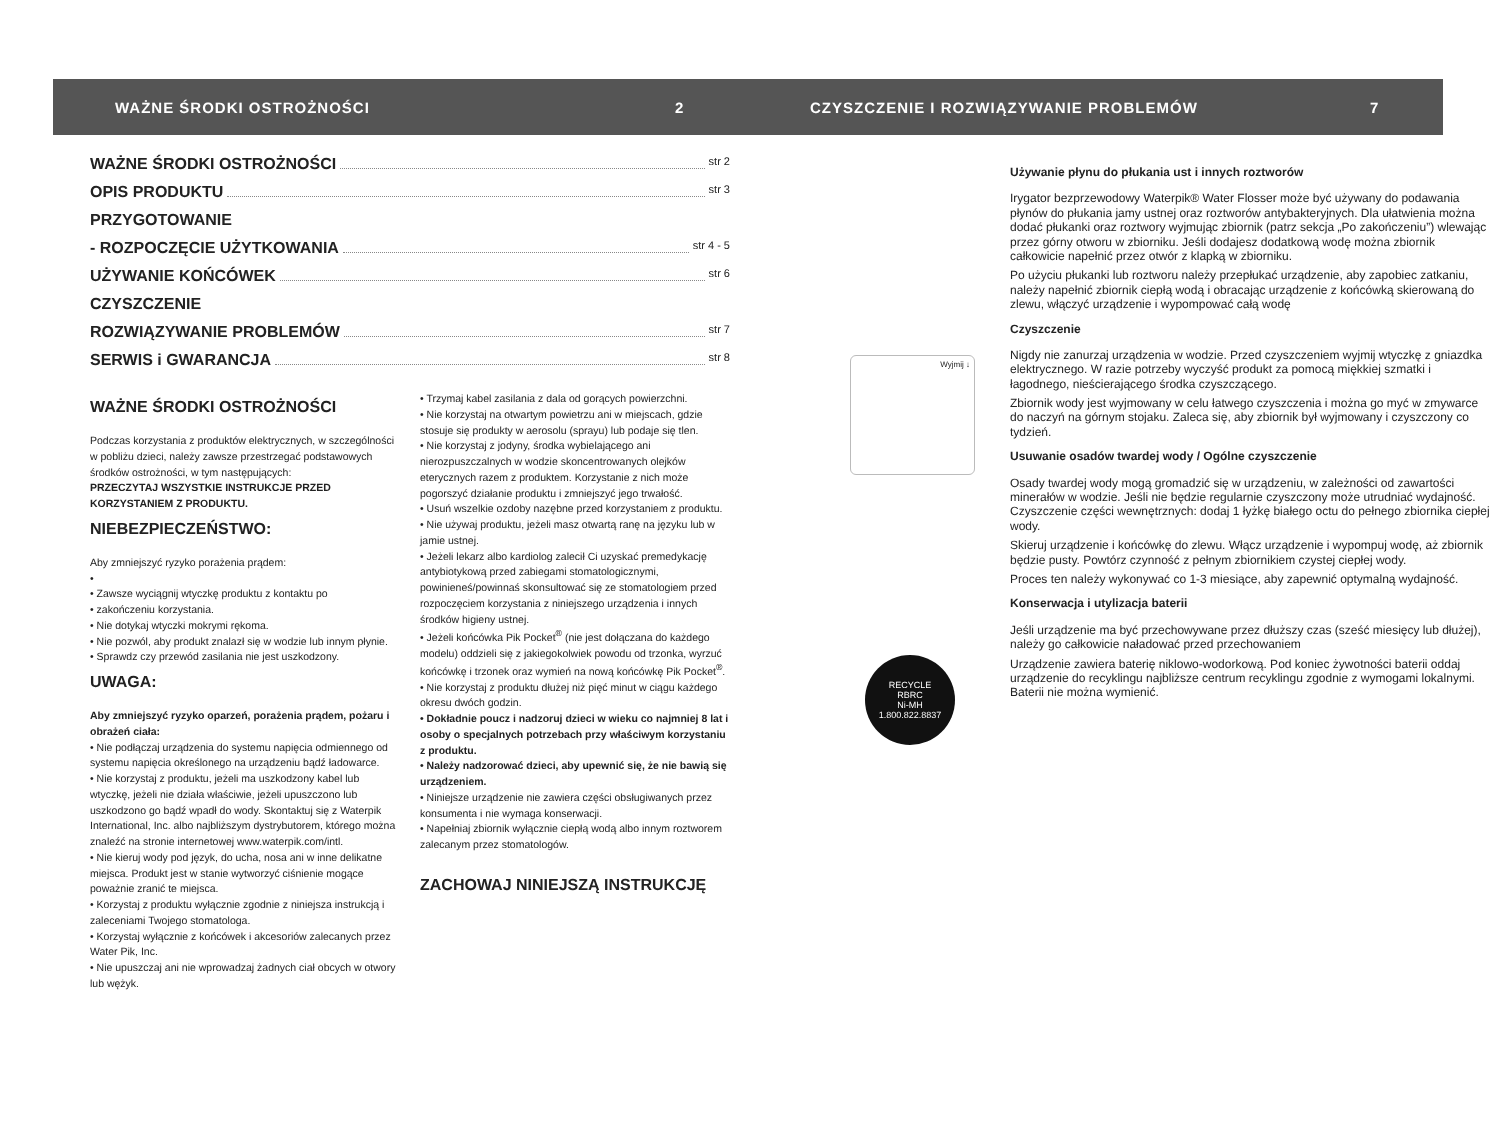WAŻNE ŚRODKI OSTROŻNOŚCI 2 CZYSZCZENIE I ROZWIĄZYWANIE PROBLEMÓW 7
WAŻNE ŚRODKI OSTROŻNOŚCI str 2
OPIS PRODUKTU str 3
PRZYGOTOWANIE
- ROZPOCZĘCIE UŻYTKOWANIA str 4 - 5
UŻYWANIE KOŃCÓWEK str 6
CZYSZCZENIE
ROZWIĄZYWANIE PROBLEMÓW str 7
SERWIS i GWARANCJA str 8
WAŻNE ŚRODKI OSTROŻNOŚCI
Podczas korzystania z produktów elektrycznych, w szczególności w pobliżu dzieci, należy zawsze przestrzegać podstawowych środków ostrożności, w tym następujących:
PRZECZYTAJ WSZYSTKIE INSTRUKCJE PRZED KORZYSTANIEM Z PRODUKTU.
NIEBEZPIECZEŃSTWO:
Aby zmniejszyć ryzyko porażenia prądem:
•
• Zawsze wyciągnij wtyczkę produktu z kontaktu po
• zakończeniu korzystania.
• Nie dotykaj wtyczki mokrymi rękoma.
• Nie pozwól, aby produkt znalazł się w wodzie lub innym płynie.
• Sprawdz czy przewód zasilania nie jest uszkodzony.
UWAGA:
Aby zmniejszyć ryzyko oparzeń, porażenia prądem, pożaru i obrażeń ciała:
• Nie podłączaj urządzenia do systemu napięcia odmiennego od systemu napięcia określonego na urządzeniu bądź ładowarce.
• Nie korzystaj z produktu, jeżeli ma uszkodzony kabel lub wtyczkę, jeżeli nie działa właściwie, jeżeli upuszczono lub uszkodzono go bądź wpadł do wody. Skontaktuj się z Waterpik International, Inc. albo najbliższym dystrybutorem, którego można znaleźć na stronie internetowej www.waterpik.com/intl.
• Nie kieruj wody pod język, do ucha, nosa ani w inne delikatne miejsca. Produkt jest w stanie wytworzyć ciśnienie mogące poważnie zranić te miejsca.
• Korzystaj z produktu wyłącznie zgodnie z niniejsza instrukcją i zaleceniami Twojego stomatologa.
• Korzystaj wyłącznie z końcówek i akcesoriów zalecanych przez Water Pik, Inc.
• Nie upuszczaj ani nie wprowadzaj żadnych ciał obcych w otwory lub wężyk.
• Trzymaj kabel zasilania z dala od gorących powierzchni.
• Nie korzystaj na otwartym powietrzu ani w miejscach, gdzie stosuje się produkty w aerosolu (sprayu) lub podaje się tlen.
• Nie korzystaj z jodyny, środka wybielającego ani nierozpuszczalnych w wodzie skoncentrowanych olejków eterycznych razem z produktem. Korzystanie z nich może pogorszyć działanie produktu i zmniejszyć jego trwałość.
• Usuń wszelkie ozdoby nazębne przed korzystaniem z produktu.
• Nie używaj produktu, jeżeli masz otwartą ranę na języku lub w jamie ustnej.
• Jeżeli lekarz albo kardiolog zalecił Ci uzyskać premedykację antybiotykową przed zabiegami stomatologicznymi, powinieneś/powinnaś skonsultować się ze stomatologiem przed rozpoczęciem korzystania z niniejszego urządzenia i innych środków higieny ustnej.
• Jeżeli końcówka Pik Pocket<sup>®</sup> (nie jest dołączana do każdego modelu) oddzieli się z jakiegokolwiek powodu od trzonka, wyrzuć końcówkę i trzonek oraz wymień na nową końcówkę Pik Pocket<sup>®</sup>.
• Nie korzystaj z produktu dłużej niż pięć minut w ciągu każdego okresu dwóch godzin.
• Dokładnie poucz i nadzoruj dzieci w wieku co najmniej 8 lat i osoby o specjalnych potrzebach przy właściwym korzystaniu z produktu.
• Należy nadzorować dzieci, aby upewnić się, że nie bawią się urządzeniem.
• Niniejsze urządzenie nie zawiera części obsługiwanych przez konsumenta i nie wymaga konserwacji.
• Napełniaj zbiornik wyłącznie ciepłą wodą albo innym roztworem zalecanym przez stomatologów.
ZACHOWAJ NINIEJSZĄ INSTRUKCJĘ
Wyjmij ↓
RECYCLE
RBRC
Ni-MH
1.800.822.8837
Używanie płynu do płukania ust i innych roztworów
Irygator bezprzewodowy Waterpik® Water Flosser może być używany do podawania płynów do płukania jamy ustnej oraz roztworów antybakteryjnych. Dla ułatwienia można dodać płukanki oraz roztwory wyjmując zbiornik (patrz sekcja „Po zakończeniu”) wlewając przez górny otworu w zbiorniku. Jeśli dodajesz dodatkową wodę można zbiornik całkowicie napełnić przez otwór z klapką w zbiorniku.
Po użyciu płukanki lub roztworu należy przepłukać urządzenie, aby zapobiec zatkaniu, należy napełnić zbiornik ciepłą wodą i obracając urządzenie z końcówką skierowaną do zlewu, włączyć urządzenie i wypompować całą wodę
Czyszczenie
Nigdy nie zanurzaj urządzenia w wodzie. Przed czyszczeniem wyjmij wtyczkę z gniazdka elektrycznego. W razie potrzeby wyczyść produkt za pomocą miękkiej szmatki i łagodnego, nieścierającego środka czyszczącego.
Zbiornik wody jest wyjmowany w celu łatwego czyszczenia i można go myć w zmywarce do naczyń na górnym stojaku. Zaleca się, aby zbiornik był wyjmowany i czyszczony co tydzień.
Usuwanie osadów twardej wody / Ogólne czyszczenie
Osady twardej wody mogą gromadzić się w urządzeniu, w zależności od zawartości minerałów w wodzie. Jeśli nie będzie regularnie czyszczony może utrudniać wydajność. Czyszczenie części wewnętrznych: dodaj 1 łyżkę białego octu do pełnego zbiornika ciepłej wody.
Skieruj urządzenie i końcówkę do zlewu. Włącz urządzenie i wypompuj wodę, aż zbiornik będzie pusty. Powtórz czynność z pełnym zbiornikiem czystej ciepłej wody.
Proces ten należy wykonywać co 1-3 miesiące, aby zapewnić optymalną wydajność.
Konserwacja i utylizacja baterii
Jeśli urządzenie ma być przechowywane przez dłuższy czas (sześć miesięcy lub dłużej), należy go całkowicie naładować przed przechowaniem
Urządzenie zawiera baterię niklowo-wodorkową. Pod koniec żywotności baterii oddaj urządzenie do recyklingu najbliższe centrum recyklingu zgodnie z wymogami lokalnymi. Baterii nie można wymienić.